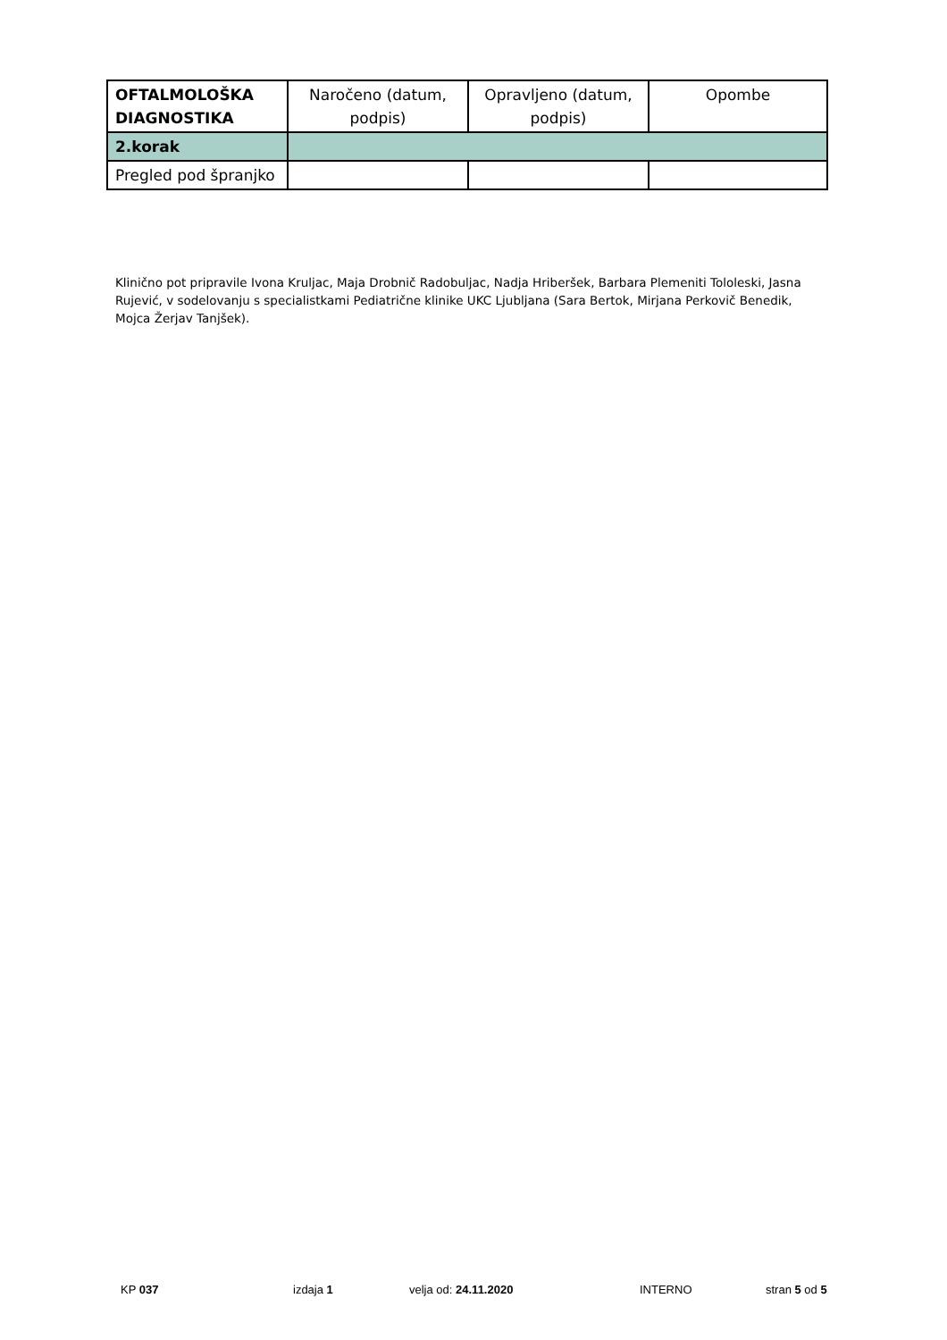| OFTALMOLOŠKA DIAGNOSTIKA | Naročeno (datum, podpis) | Opravljeno (datum, podpis) | Opombe |
| --- | --- | --- | --- |
| 2.korak | | | |
| Pregled pod špranjko | | | |
Klinično pot pripravile Ivona Kruljac, Maja Drobnič Radobuljac, Nadja Hriberšek, Barbara Plemeniti Tololeski, Jasna Rujević, v sodelovanju s specialistkami Pediatrične klinike UKC Ljubljana (Sara Bertok, Mirjana Perkovič Benedik, Mojca Žerjav Tanjšek).
KP 037 izdaja 1 velja od: 24.11.2020 INTERNO stran 5 od 5